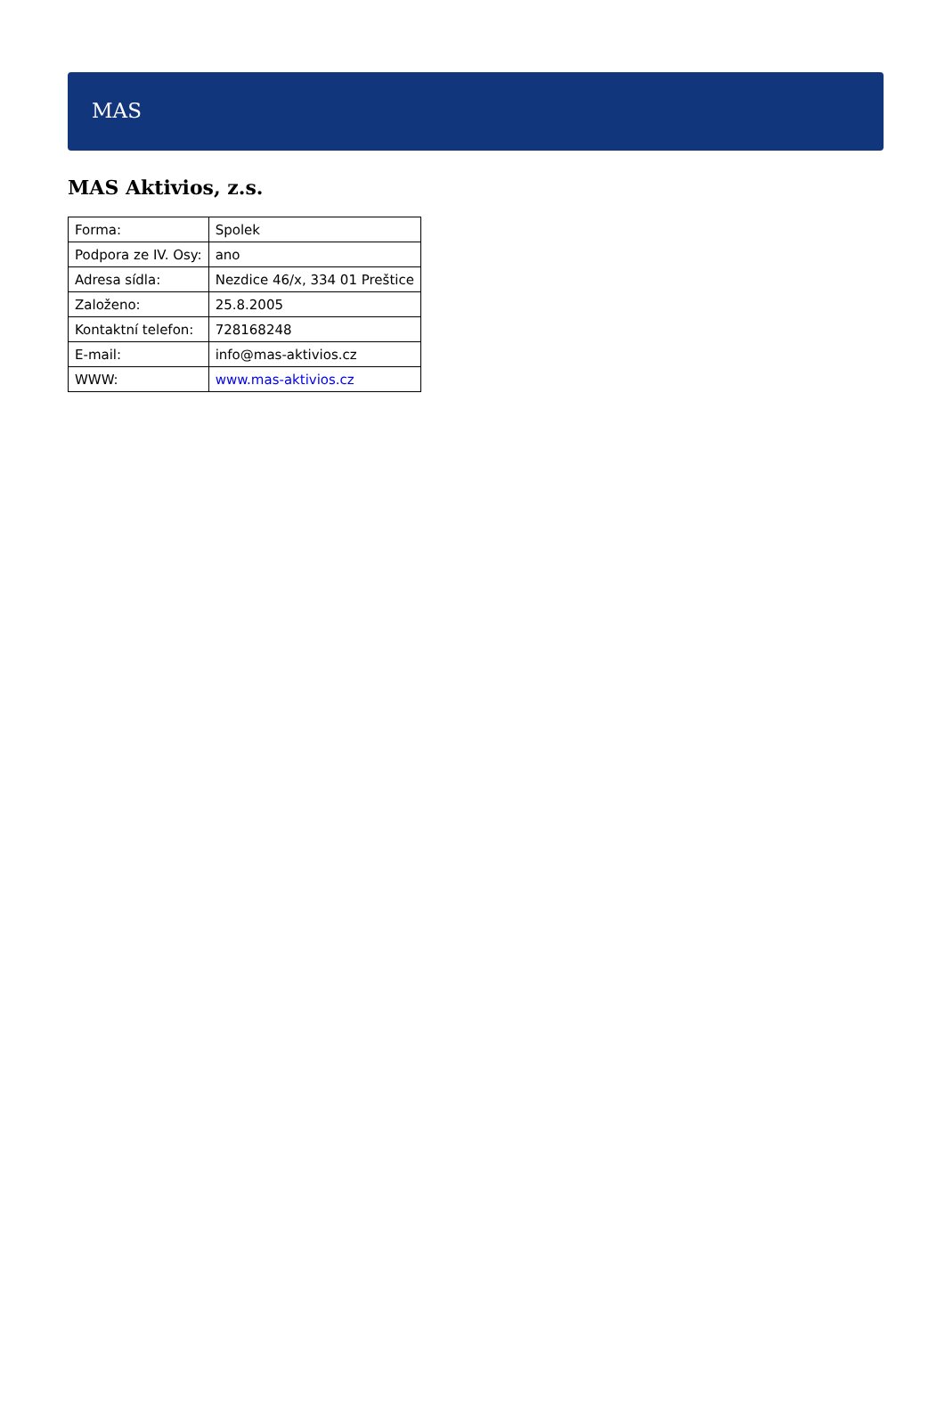MAS
MAS Aktivios, z.s.
| Forma: | Spolek |
| Podpora ze IV. Osy: | ano |
| Adresa sídla: | Nezdice 46/x, 334 01 Preštice |
| Založeno: | 25.8.2005 |
| Kontaktní telefon: | 728168248 |
| E-mail: | info@mas-aktivios.cz |
| WWW: | www.mas-aktivios.cz |